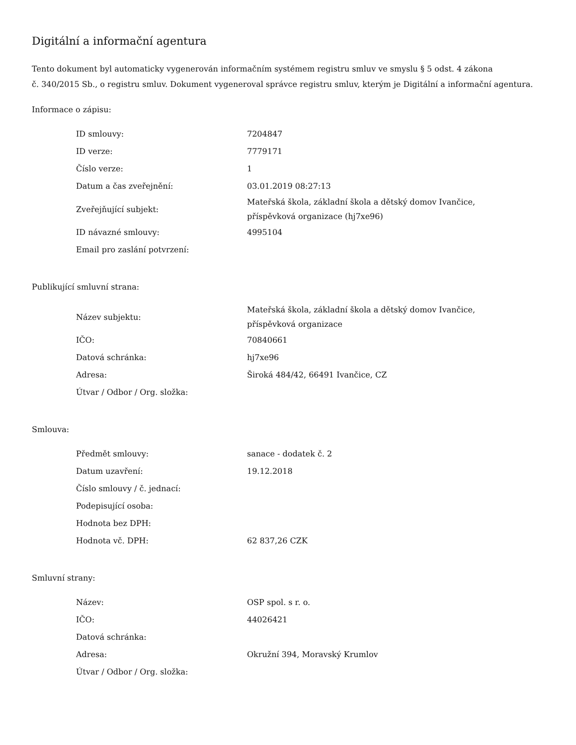Digitální a informační agentura
Tento dokument byl automaticky vygenerován informačním systémem registru smluv ve smyslu § 5 odst. 4 zákona
č. 340/2015 Sb., o registru smluv. Dokument vygeneroval správce registru smluv, kterým je Digitální a informační agentura.
Informace o zápisu:
| ID smlouvy: | 7204847 |
| ID verze: | 7779171 |
| Číslo verze: | 1 |
| Datum a čas zveřejnění: | 03.01.2019 08:27:13 |
| Zveřejňující subjekt: | Mateřská škola, základní škola a dětský domov Ivančice, příspěvková organizace (hj7xe96) |
| ID návazné smlouvy: | 4995104 |
| Email pro zaslání potvrzení: | |
Publikující smluvní strana:
| Název subjektu: | Mateřská škola, základní škola a dětský domov Ivančice, příspěvková organizace |
| IČO: | 70840661 |
| Datová schránka: | hj7xe96 |
| Adresa: | Široká 484/42, 66491 Ivančice, CZ |
| Útvar / Odbor / Org. složka: | |
Smlouva:
| Předmět smlouvy: | sanace - dodatek č. 2 |
| Datum uzavření: | 19.12.2018 |
| Číslo smlouvy / č. jednací: | |
| Podepisující osoba: | |
| Hodnota bez DPH: | |
| Hodnota vč. DPH: | 62 837,26 CZK |
Smluvní strany:
| Název: | OSP spol. s r. o. |
| IČO: | 44026421 |
| Datová schránka: | |
| Adresa: | Okružní 394, Moravský Krumlov |
| Útvar / Odbor / Org. složka: | |